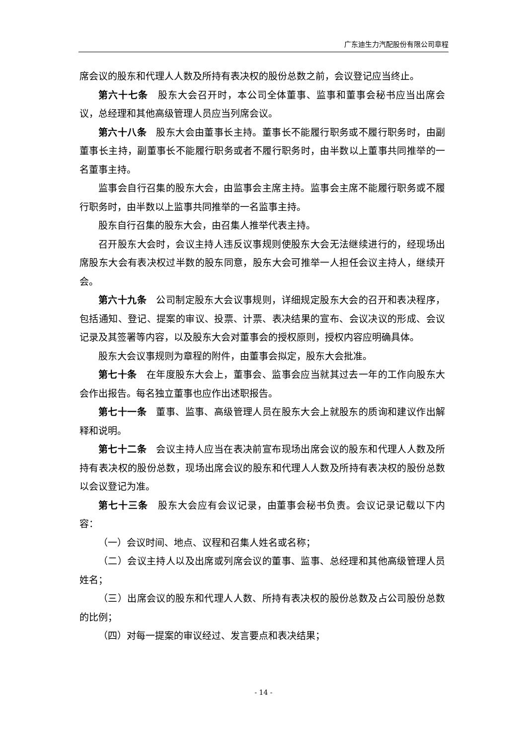广东迪生力汽配股份有限公司章程
席会议的股东和代理人人数及所持有表决权的股份总数之前，会议登记应当终止。
第六十七条　股东大会召开时，本公司全体董事、监事和董事会秘书应当出席会议，总经理和其他高级管理人员应当列席会议。
第六十八条　股东大会由董事长主持。董事长不能履行职务或不履行职务时，由副董事长主持，副董事长不能履行职务或者不履行职务时，由半数以上董事共同推举的一名董事主持。
监事会自行召集的股东大会，由监事会主席主持。监事会主席不能履行职务或不履行职务时，由半数以上监事共同推举的一名监事主持。
股东自行召集的股东大会，由召集人推举代表主持。
召开股东大会时，会议主持人违反议事规则使股东大会无法继续进行的，经现场出席股东大会有表决权过半数的股东同意，股东大会可推举一人担任会议主持人，继续开会。
第六十九条　公司制定股东大会议事规则，详细规定股东大会的召开和表决程序，包括通知、登记、提案的审议、投票、计票、表决结果的宣布、会议决议的形成、会议记录及其签署等内容，以及股东大会对董事会的授权原则，授权内容应明确具体。
股东大会议事规则为章程的附件，由董事会拟定，股东大会批准。
第七十条　在年度股东大会上，董事会、监事会应当就其过去一年的工作向股东大会作出报告。每名独立董事也应作出述职报告。
第七十一条　董事、监事、高级管理人员在股东大会上就股东的质询和建议作出解释和说明。
第七十二条　会议主持人应当在表决前宣布现场出席会议的股东和代理人人数及所持有表决权的股份总数，现场出席会议的股东和代理人人数及所持有表决权的股份总数以会议登记为准。
第七十三条　股东大会应有会议记录，由董事会秘书负责。会议记录记载以下内容：
（一）会议时间、地点、议程和召集人姓名或名称；
（二）会议主持人以及出席或列席会议的董事、监事、总经理和其他高级管理人员姓名；
（三）出席会议的股东和代理人人数、所持有表决权的股份总数及占公司股份总数的比例；
（四）对每一提案的审议经过、发言要点和表决结果；
- 14 -